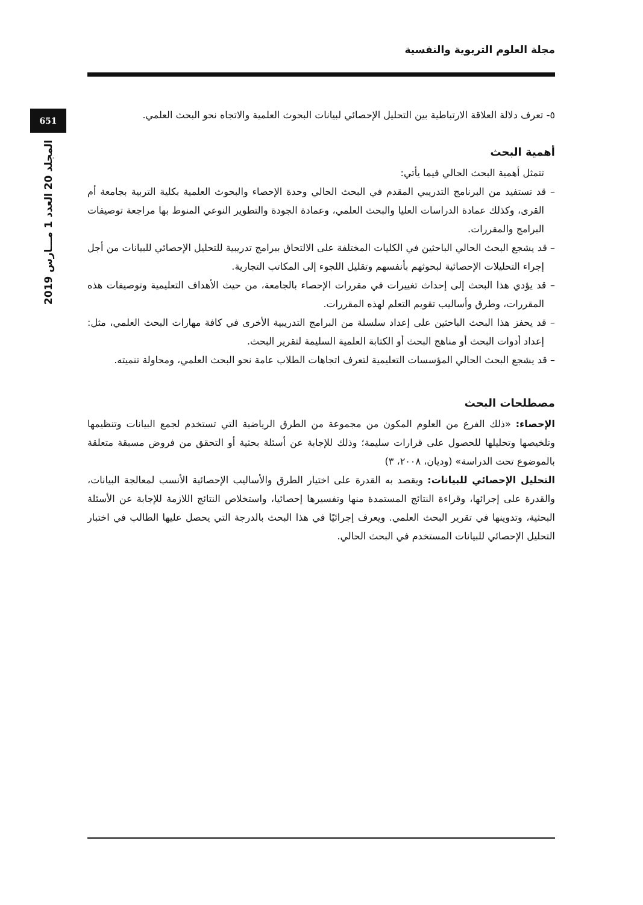مجلة العلوم التربوية والنفسية
651
المجلد 20 العدد 1 مـــارس 2019
٥- تعرف دلالة العلاقة الارتباطية بين التحليل الإحصائي لبيانات البحوث العلمية والاتجاه نحو البحث العلمي.
أهمية البحث
تتمثل أهمية البحث الحالي فيما يأتي:
– قد تستفيد من البرنامج التدريبي المقدم في البحث الحالي وحدة الإحصاء والبحوث العلمية بكلية التربية بجامعة أم القرى، وكذلك عمادة الدراسات العليا والبحث العلمي، وعمادة الجودة والتطوير النوعي المنوط بها مراجعة توصيفات البرامج والمقررات.
– قد يشجع البحث الحالي الباحثين في الكليات المختلفة على الالتحاق ببرامج تدريبية للتحليل الإحصائي للبيانات من أجل إجراء التحليلات الإحصائية لبحوثهم بأنفسهم وتقليل اللجوء إلى المكاتب التجارية.
– قد يؤدي هذا البحث إلى إحداث تغييرات في مقررات الإحصاء بالجامعة، من حيث الأهداف التعليمية وتوصيفات هذه المقررات، وطرق وأساليب تقويم التعلم لهذه المقررات.
– قد يحفز هذا البحث الباحثين على إعداد سلسلة من البرامج التدريبية الأخرى في كافة مهارات البحث العلمي، مثل: إعداد أدوات البحث أو مناهج البحث أو الكتابة العلمية السليمة لتقرير البحث.
– قد يشجع البحث الحالي المؤسسات التعليمية لتعرف اتجاهات الطلاب عامة نحو البحث العلمي، ومحاولة تنميته.
مصطلحات البحث
الإحصاء: «ذلك الفرع من العلوم المكون من مجموعة من الطرق الرياضية التي تستخدم لجمع البيانات وتنظيمها وتلخيصها وتحليلها للحصول على قرارات سليمة؛ وذلك للإجابة عن أسئلة بحثية أو التحقق من فروض مسبقة متعلقة بالموضوع تحت الدراسة» (وديان، ٢٠٠٨، ٣)
التحليل الإحصائي للبيانات: ويقصد به القدرة على اختيار الطرق والأساليب الإحصائية الأنسب لمعالجة البيانات، والقدرة على إجرائها، وقراءة النتائج المستمدة منها وتفسيرها إحصائيا، واستخلاص النتائج اللازمة للإجابة عن الأسئلة البحثية، وتدوينها في تقرير البحث العلمي. ويعرف إجرائيًا في هذا البحث بالدرجة التي يحصل عليها الطالب في اختبار التحليل الإحصائي للبيانات المستخدم في البحث الحالي.